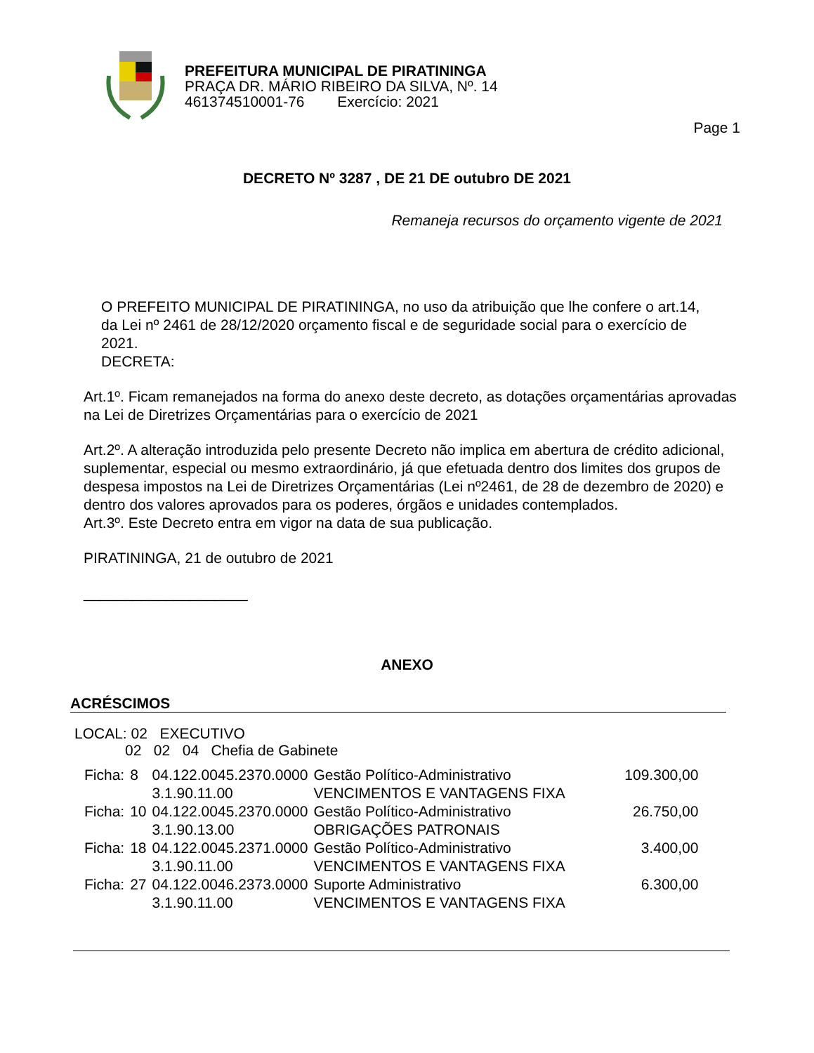PREFEITURA MUNICIPAL DE PIRATININGA
PRAÇA DR. MÁRIO RIBEIRO DA SILVA, Nº. 14
461374510001-76 Exercício: 2021
Page 1
DECRETO Nº 3287 , DE 21 DE outubro DE 2021
Remaneja recursos do orçamento vigente de 2021
O PREFEITO MUNICIPAL DE PIRATININGA, no uso da atribuição que lhe confere o art.14, da Lei nº 2461 de 28/12/2020 orçamento fiscal e de seguridade social para o exercício de 2021.
DECRETA:
Art.1º. Ficam remanejados na forma do anexo deste decreto, as dotações orçamentárias aprovadas na Lei de Diretrizes Orçamentárias para o exercício de 2021
Art.2º. A alteração introduzida pelo presente Decreto não implica em abertura de crédito adicional, suplementar, especial ou mesmo extraordinário, já que efetuada dentro dos limites dos grupos de despesa impostos na Lei de Diretrizes Orçamentárias (Lei nº2461, de 28 de dezembro de 2020) e dentro dos valores aprovados para os poderes, órgãos e unidades contemplados.
Art.3º. Este Decreto entra em vigor na data de sua publicação.
PIRATININGA, 21 de outubro de 2021
____________________
ANEXO
ACRÉSCIMOS
LOCAL: 02 EXECUTIVO
02 02 04 Chefia de Gabinete
| Ficha: | 8 | 04.122.0045.2370.0000 3.1.90.11.00 | Gestão Político-Administrativo VENCIMENTOS E VANTAGENS FIXA | 109.300,00 |
| Ficha: | 10 | 04.122.0045.2370.0000 3.1.90.13.00 | Gestão Político-Administrativo OBRIGAÇÕES PATRONAIS | 26.750,00 |
| Ficha: | 18 | 04.122.0045.2371.0000 3.1.90.11.00 | Gestão Político-Administrativo VENCIMENTOS E VANTAGENS FIXA | 3.400,00 |
| Ficha: | 27 | 04.122.0046.2373.0000 3.1.90.11.00 | Suporte Administrativo VENCIMENTOS E VANTAGENS FIXA | 6.300,00 |